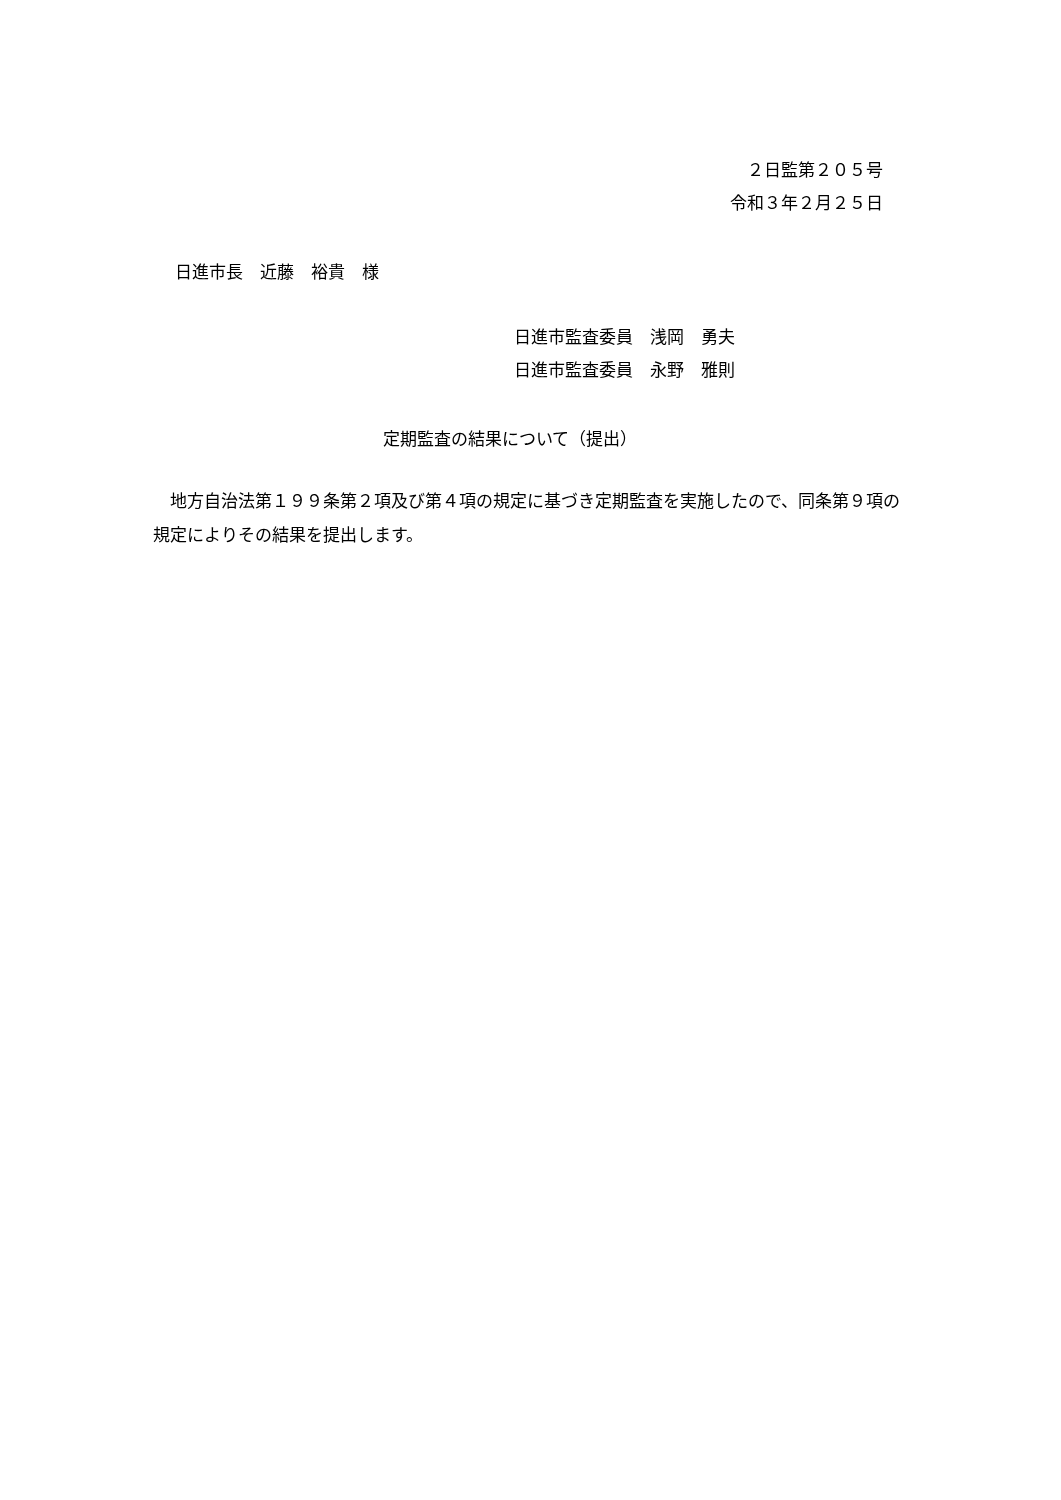２日監第２０５号
令和３年２月２５日
日進市長　近藤　裕貴　様
日進市監査委員　浅岡　勇夫
日進市監査委員　永野　雅則
定期監査の結果について（提出）
　地方自治法第１９９条第２項及び第４項の規定に基づき定期監査を実施したので、同条第９項の規定によりその結果を提出します。